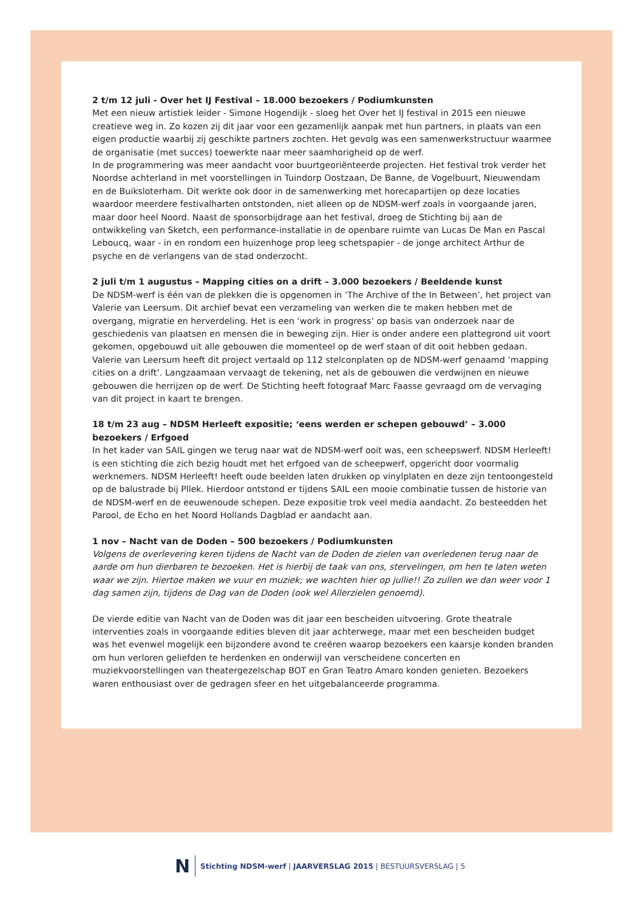2 t/m 12 juli - Over het IJ Festival – 18.000 bezoekers / Podiumkunsten
Met een nieuw artistiek leider - Simone Hogendijk - sloeg het Over het IJ festival in 2015 een nieuwe creatieve weg in. Zo kozen zij dit jaar voor een gezamenlijk aanpak met hun partners, in plaats van een eigen productie waarbij zij geschikte partners zochten. Het gevolg was een samenwerkstructuur waarmee de organisatie (met succes) toewerkte naar meer saamhorigheid op de werf.
In de programmering was meer aandacht voor buurtgeoriënteerde projecten. Het festival trok verder het Noordse achterland in met voorstellingen in Tuindorp Oostzaan, De Banne, de Vogelbuurt, Nieuwendam en de Buiksloterham. Dit werkte ook door in de samenwerking met horecapartijen op deze locaties waardoor meerdere festivalharten ontstonden, niet alleen op de NDSM-werf zoals in voorgaande jaren, maar door heel Noord. Naast de sponsorbijdrage aan het festival, droeg de Stichting bij aan de ontwikkeling van Sketch, een performance-installatie in de openbare ruimte van Lucas De Man en Pascal Leboucq, waar - in en rondom een huizenhoge prop leeg schetspapier - de jonge architect Arthur de psyche en de verlangens van de stad onderzocht.
2 juli t/m 1 augustus – Mapping cities on a drift – 3.000 bezoekers / Beeldende kunst
De NDSM-werf is één van de plekken die is opgenomen in ‘The Archive of the In Between’, het project van Valerie van Leersum. Dit archief bevat een verzameling van werken die te maken hebben met de overgang, migratie en herverdeling. Het is een ‘work in progress’ op basis van onderzoek naar de geschiedenis van plaatsen en mensen die in beweging zijn. Hier is onder andere een plattegrond uit voort gekomen, opgebouwd uit alle gebouwen die momenteel op de werf staan of dit ooit hebben gedaan. Valerie van Leersum heeft dit project vertaald op 112 stelconplaten op de NDSM-werf genaamd ‘mapping cities on a drift’. Langzaamaan vervaagt de tekening, net als de gebouwen die verdwijnen en nieuwe gebouwen die herrijzen op de werf. De Stichting heeft fotograaf Marc Faasse gevraagd om de vervaging van dit project in kaart te brengen.
18 t/m 23 aug – NDSM Herleeft expositie; ‘eens werden er schepen gebouwd’ – 3.000 bezoekers / Erfgoed
In het kader van SAIL gingen we terug naar wat de NDSM-werf ooit was, een scheepswerf. NDSM Herleeft! is een stichting die zich bezig houdt met het erfgoed van de scheepwerf, opgericht door voormalig werknemers. NDSM Herleeft! heeft oude beelden laten drukken op vinylplaten en deze zijn tentoongesteld op de balustrade bij Pllek. Hierdoor ontstond er tijdens SAIL een mooie combinatie tussen de historie van de NDSM-werf en de eeuwenoude schepen. Deze expositie trok veel media aandacht. Zo besteedden het Parool, de Echo en het Noord Hollands Dagblad er aandacht aan.
1 nov – Nacht van de Doden – 500 bezoekers / Podiumkunsten
Volgens de overlevering keren tijdens de Nacht van de Doden de zielen van overledenen terug naar de aarde om hun dierbaren te bezoeken. Het is hierbij de taak van ons, stervelingen, om hen te laten weten waar we zijn. Hiertoe maken we vuur en muziek; we wachten hier op jullie!! Zo zullen we dan weer voor 1 dag samen zijn, tijdens de Dag van de Doden (ook wel Allerzielen genoemd).
De vierde editie van Nacht van de Doden was dit jaar een bescheiden uitvoering. Grote theatrale interventies zoals in voorgaande edities bleven dit jaar achterwege, maar met een bescheiden budget was het evenwel mogelijk een bijzondere avond te creëren waarop bezoekers een kaarsje konden branden om hun verloren geliefden te herdenken en onderwijl van verscheidene concerten en muziekvoorstellingen van theatergezelschap BOT en Gran Teatro Amaro konden genieten. Bezoekers waren enthousiast over de gedragen sfeer en het uitgebalanceerde programma.
N Stichting NDSM-werf | JAARVERSLAG 2015 | BESTUURSVERSLAG | 5